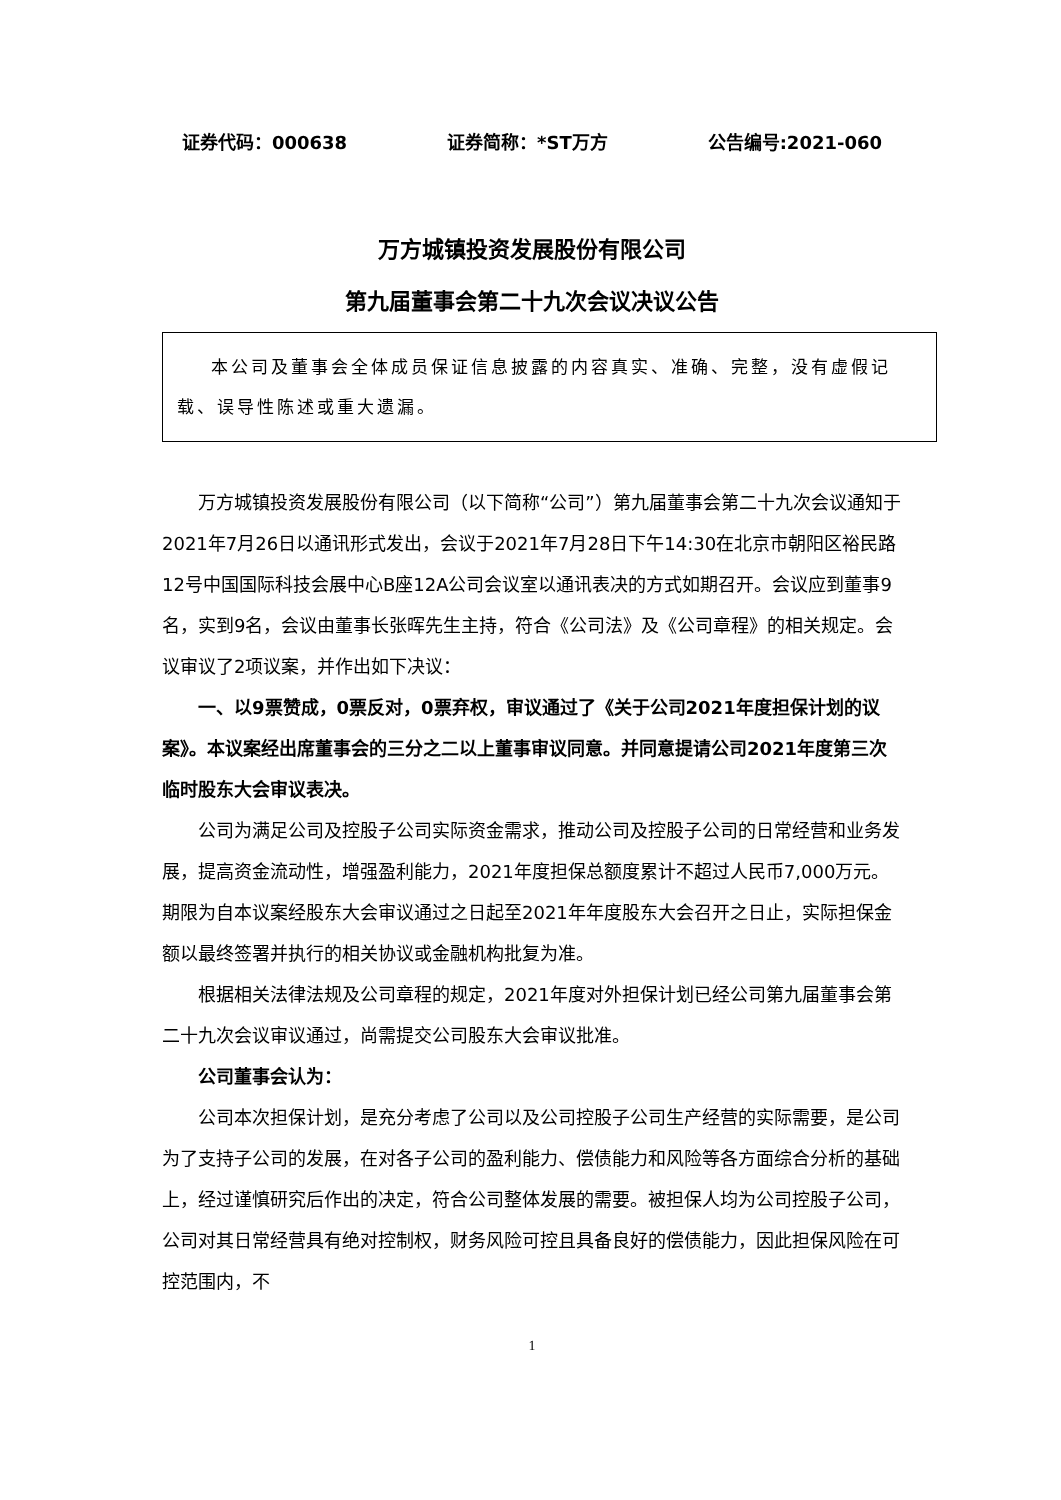证券代码：000638 证券简称：*ST万方 公告编号:2021-060
万方城镇投资发展股份有限公司
第九届董事会第二十九次会议决议公告
本公司及董事会全体成员保证信息披露的内容真实、准确、完整，没有虚假记载、误导性陈述或重大遗漏。
万方城镇投资发展股份有限公司（以下简称“公司”）第九届董事会第二十九次会议通知于2021年7月26日以通讯形式发出，会议于2021年7月28日下午14:30在北京市朝阳区裕民路12号中国国际科技会展中心B座12A公司会议室以通讯表决的方式如期召开。会议应到董事9名，实到9名，会议由董事长张晖先生主持，符合《公司法》及《公司章程》的相关规定。会议审议了2项议案，并作出如下决议：
一、以9票赞成，0票反对，0票弃权，审议通过了《关于公司2021年度担保计划的议案》。本议案经出席董事会的三分之二以上董事审议同意。并同意提请公司2021年度第三次临时股东大会审议表决。
公司为满足公司及控股子公司实际资金需求，推动公司及控股子公司的日常经营和业务发展，提高资金流动性，增强盈利能力，2021年度担保总额度累计不超过人民币7,000万元。期限为自本议案经股东大会审议通过之日起至2021年年度股东大会召开之日止，实际担保金额以最终签署并执行的相关协议或金融机构批复为准。
根据相关法律法规及公司章程的规定，2021年度对外担保计划已经公司第九届董事会第二十九次会议审议通过，尚需提交公司股东大会审议批准。
公司董事会认为：
公司本次担保计划，是充分考虑了公司以及公司控股子公司生产经营的实际需要，是公司为了支持子公司的发展，在对各子公司的盈利能力、偿债能力和风险等各方面综合分析的基础上，经过谨慎研究后作出的决定，符合公司整体发展的需要。被担保人均为公司控股子公司，公司对其日常经营具有绝对控制权，财务风险可控且具备良好的偿债能力，因此担保风险在可控范围内，不
1